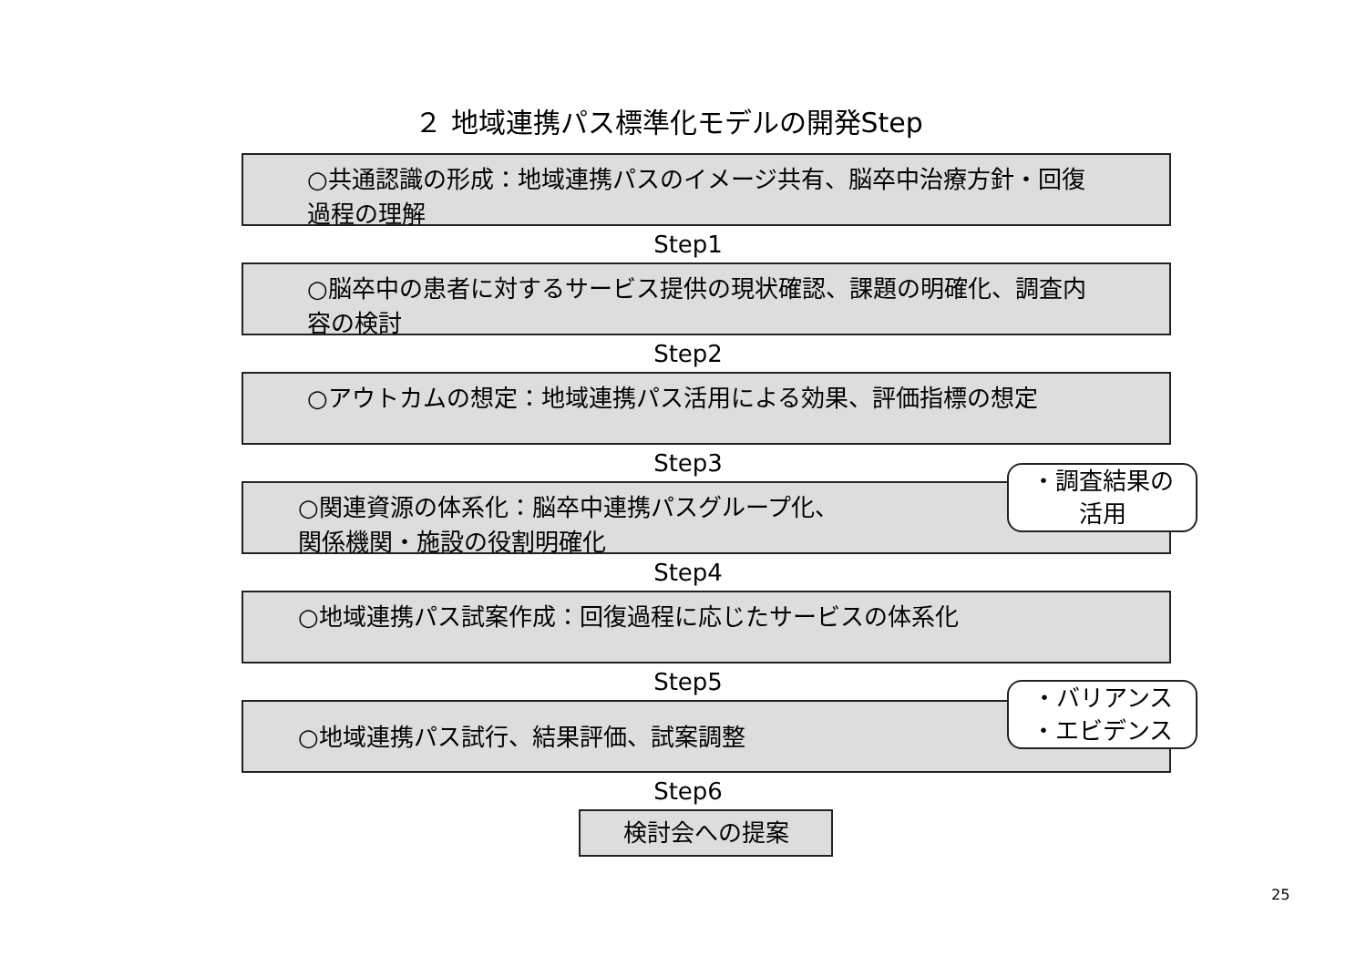２ 地域連携パス標準化モデルの開発Step
○共通認識の形成：地域連携パスのイメージ共有、脳卒中治療方針・回復過程の理解
Step1
○脳卒中の患者に対するサービス提供の現状確認、課題の明確化、調査内容の検討
Step2
○アウトカムの想定：地域連携パス活用による効果、評価指標の想定
Step3
○関連資源の体系化：脳卒中連携パスグループ化、
関係機関・施設の役割明確化
Step4
○地域連携パス試案作成：回復過程に応じたサービスの体系化
Step5
○地域連携パス試行、結果評価、試案調整
Step6
検討会への提案
・調査結果の
活用
・バリアンス
・エビデンス
25